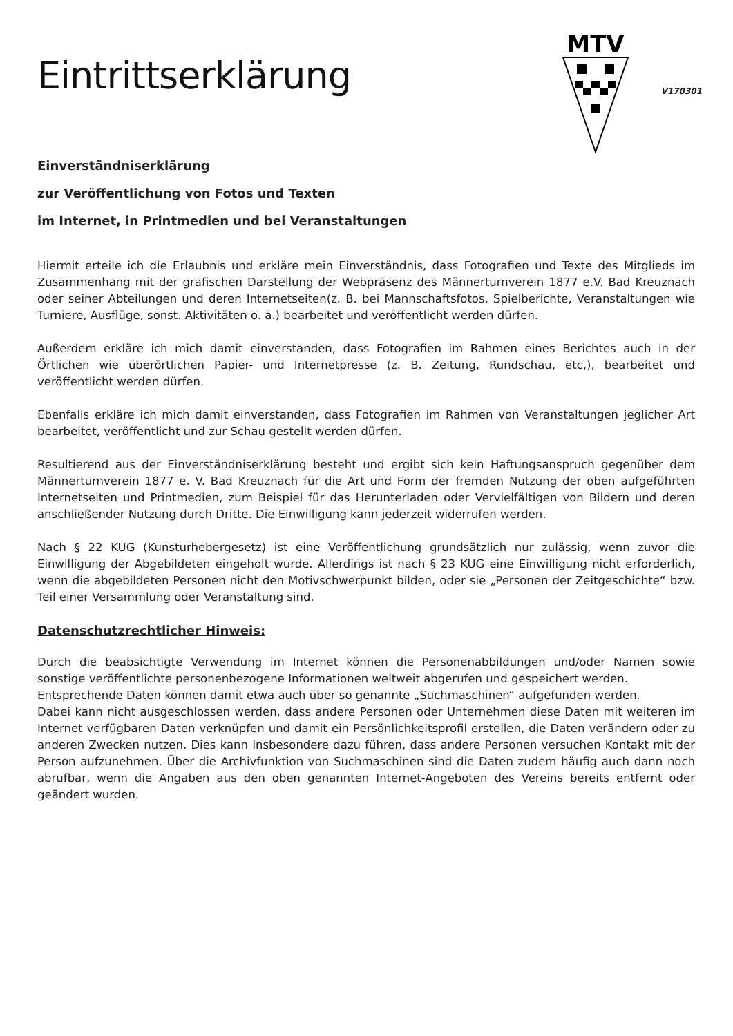Eintrittserklärung
MTV
V170301
Einverständniserklärung
zur Veröffentlichung von Fotos und Texten
im Internet, in Printmedien und bei Veranstaltungen
Hiermit erteile ich die Erlaubnis und erkläre mein Einverständnis, dass Fotografien und Texte des Mitglieds im Zusammenhang mit der grafischen Darstellung der Webpräsenz des Männerturnverein 1877 e.V. Bad Kreuznach oder seiner Abteilungen und deren Internetseiten(z. B. bei Mannschaftsfotos, Spielberichte, Veranstaltungen wie Turniere, Ausflüge, sonst. Aktivitäten o. ä.) bearbeitet und veröffentlicht werden dürfen.
Außerdem erkläre ich mich damit einverstanden, dass Fotografien im Rahmen eines Berichtes auch in der Örtlichen wie überörtlichen Papier- und Internetpresse (z. B. Zeitung, Rundschau, etc,), bearbeitet und veröffentlicht werden dürfen.
Ebenfalls erkläre ich mich damit einverstanden, dass Fotografien im Rahmen von Veranstaltungen jeglicher Art bearbeitet, veröffentlicht und zur Schau gestellt werden dürfen.
Resultierend aus der Einverständniserklärung besteht und ergibt sich kein Haftungsanspruch gegenüber dem Männerturnverein 1877 e. V. Bad Kreuznach für die Art und Form der fremden Nutzung der oben aufgeführten Internetseiten und Printmedien, zum Beispiel für das Herunterladen oder Vervielfältigen von Bildern und deren anschließender Nutzung durch Dritte. Die Einwilligung kann jederzeit widerrufen werden.
Nach § 22 KUG (Kunsturhebergesetz) ist eine Veröffentlichung grundsätzlich nur zulässig, wenn zuvor die Einwilligung der Abgebildeten eingeholt wurde. Allerdings ist nach § 23 KUG eine Einwilligung nicht erforderlich, wenn die abgebildeten Personen nicht den Motivschwerpunkt bilden, oder sie „Personen der Zeitgeschichte“ bzw. Teil einer Versammlung oder Veranstaltung sind.
Datenschutzrechtlicher Hinweis:
Durch die beabsichtigte Verwendung im Internet können die Personenabbildungen und/oder Namen sowie sonstige veröffentlichte personenbezogene Informationen weltweit abgerufen und gespeichert werden.
Entsprechende Daten können damit etwa auch über so genannte „Suchmaschinen“ aufgefunden werden.
Dabei kann nicht ausgeschlossen werden, dass andere Personen oder Unternehmen diese Daten mit weiteren im Internet verfügbaren Daten verknüpfen und damit ein Persönlichkeitsprofil erstellen, die Daten verändern oder zu anderen Zwecken nutzen. Dies kann Insbesondere dazu führen, dass andere Personen versuchen Kontakt mit der Person aufzunehmen. Über die Archivfunktion von Suchmaschinen sind die Daten zudem häufig auch dann noch abrufbar, wenn die Angaben aus den oben genannten Internet-Angeboten des Vereins bereits entfernt oder geändert wurden.